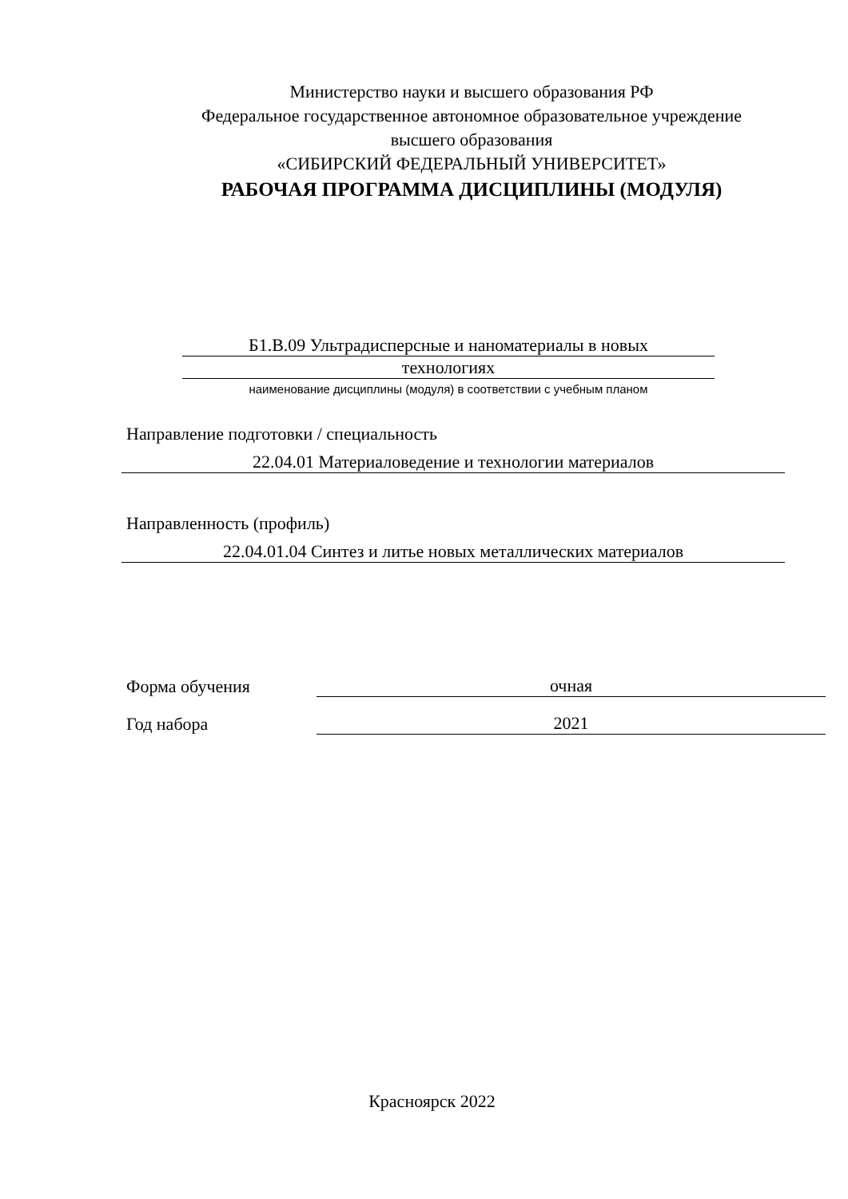Министерство науки и высшего образования РФ
Федеральное государственное автономное образовательное учреждение
высшего образования
«СИБИРСКИЙ ФЕДЕРАЛЬНЫЙ УНИВЕРСИТЕТ»
РАБОЧАЯ ПРОГРАММА ДИСЦИПЛИНЫ (МОДУЛЯ)
Б1.В.09 Ультрадисперсные и наноматериалы в новых
технологиях
наименование дисциплины (модуля) в соответствии с учебным планом
Направление подготовки / специальность
22.04.01 Материаловедение и технологии материалов
Направленность (профиль)
22.04.01.04 Синтез и литье новых металлических материалов
Форма обучения
очная
Год набора
2021
Красноярск 2022